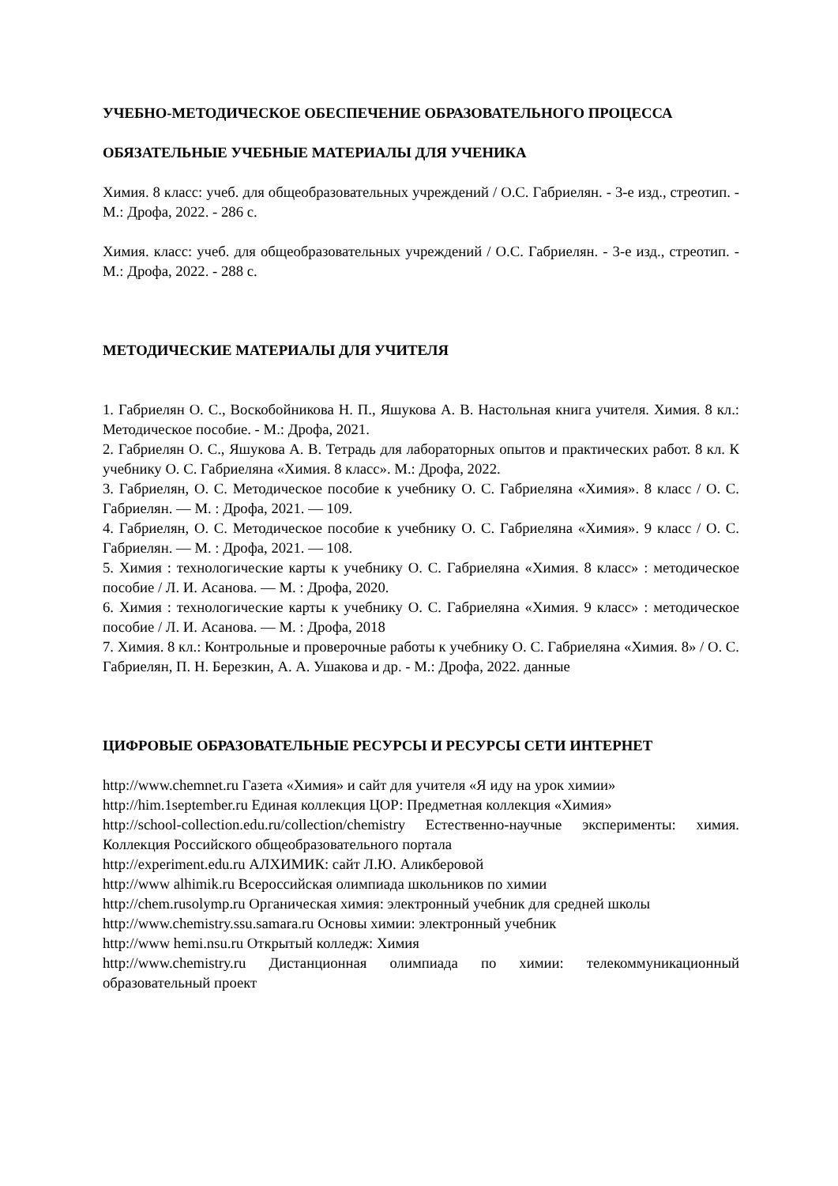УЧЕБНО-МЕТОДИЧЕСКОЕ ОБЕСПЕЧЕНИЕ ОБРАЗОВАТЕЛЬНОГО ПРОЦЕССА
ОБЯЗАТЕЛЬНЫЕ УЧЕБНЫЕ МАТЕРИАЛЫ ДЛЯ УЧЕНИКА
Химия. 8 класс: учеб. для общеобразовательных учреждений / О.С. Габриелян. - 3-е изд., стреотип. - М.: Дрофа, 2022. - 286 с.
Химия. класс: учеб. для общеобразовательных учреждений / О.С. Габриелян. - 3-е изд., стреотип. - М.: Дрофа, 2022. - 288 с.
МЕТОДИЧЕСКИЕ МАТЕРИАЛЫ ДЛЯ УЧИТЕЛЯ
1. Габриелян О. С., Воскобойникова Н. П., Яшукова А. В. Настольная книга учителя. Химия. 8 кл.: Методическое пособие. - М.: Дрофа, 2021.
2. Габриелян О. С., Яшукова А. В. Тетрадь для лабораторных опытов и практических работ. 8 кл. К учебнику О. С. Габриеляна «Химия. 8 класс». М.: Дрофа, 2022.
3. Габриелян, О. С. Методическое пособие к учебнику О. С. Габриеляна «Химия». 8 класс / О. С. Габриелян. — М. : Дрофа, 2021. — 109.
4. Габриелян, О. С. Методическое пособие к учебнику О. С. Габриеляна «Химия». 9 класс / О. С. Габриелян. — М. : Дрофа, 2021. — 108.
5. Химия : технологические карты к учебнику О. С. Габриеляна «Химия. 8 класс» : методическое пособие / Л. И. Асанова. — М. : Дрофа, 2020.
6. Химия : технологические карты к учебнику О. С. Габриеляна «Химия. 9 класс» : методическое пособие / Л. И. Асанова. — М. : Дрофа, 2018
7. Химия. 8 кл.: Контрольные и проверочные работы к учебнику О. С. Габриеляна «Химия. 8» / О. С. Габриелян, П. Н. Березкин, А. А. Ушакова и др. - М.: Дрофа, 2022. данные
ЦИФРОВЫЕ ОБРАЗОВАТЕЛЬНЫЕ РЕСУРСЫ И РЕСУРСЫ СЕТИ ИНТЕРНЕТ
http://www.chemnet.ru Газета «Химия» и сайт для учителя «Я иду на урок химии»
http://him.1september.ru Единая коллекция ЦОР: Предметная коллекция «Химия»
http://school-collection.edu.ru/collection/chemistry Естественно-научные эксперименты: химия. Коллекция Российского общеобразовательного портала
http://experiment.edu.ru АЛХИМИК: сайт Л.Ю. Аликберовой
http://www alhimik.ru Всероссийская олимпиада школьников по химии
http://chem.rusolymp.ru Органическая химия: электронный учебник для средней школы
http://www.chemistry.ssu.samara.ru Основы химии: электронный учебник
http://www hemi.nsu.ru Открытый колледж: Химия
http://www.chemistry.ru Дистанционная олимпиада по химии: телекоммуникационный образовательный проект